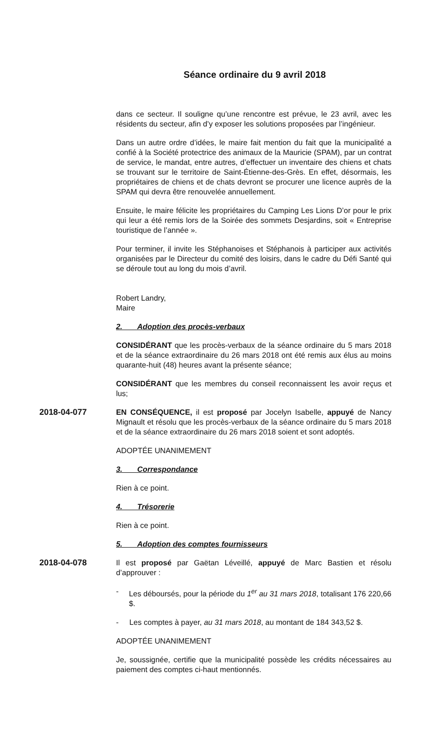Séance ordinaire du 9 avril 2018
dans ce secteur. Il souligne qu’une rencontre est prévue, le 23 avril, avec les résidents du secteur, afin d’y exposer les solutions proposées par l’ingénieur.
Dans un autre ordre d’idées, le maire fait mention du fait que la municipalité a confié à la Société protectrice des animaux de la Mauricie (SPAM), par un contrat de service, le mandat, entre autres, d’effectuer un inventaire des chiens et chats se trouvant sur le territoire de Saint-Étienne-des-Grès. En effet, désormais, les propriétaires de chiens et de chats devront se procurer une licence auprès de la SPAM qui devra être renouvelée annuellement.
Ensuite, le maire félicite les propriétaires du Camping Les Lions D’or pour le prix qui leur a été remis lors de la Soirée des sommets Desjardins, soit « Entreprise touristique de l’année ».
Pour terminer, il invite les Stéphanoises et Stéphanois à participer aux activités organisées par le Directeur du comité des loisirs, dans le cadre du Défi Santé qui se déroule tout au long du mois d’avril.
Robert Landry,
Maire
2. Adoption des procès-verbaux
CONSIDÉRANT que les procès-verbaux de la séance ordinaire du 5 mars 2018 et de la séance extraordinaire du 26 mars 2018 ont été remis aux élus au moins quarante-huit (48) heures avant la présente séance;
CONSIDÉRANT que les membres du conseil reconnaissent les avoir reçus et lus;
2018-04-077 EN CONSÉQUENCE, il est proposé par Jocelyn Isabelle, appuyé de Nancy Mignault et résolu que les procès-verbaux de la séance ordinaire du 5 mars 2018 et de la séance extraordinaire du 26 mars 2018 soient et sont adoptés.
ADOPTÉE UNANIMEMENT
3. Correspondance
Rien à ce point.
4. Trésorerie
Rien à ce point.
5. Adoption des comptes fournisseurs
2018-04-078 Il est proposé par Gaëtan Léveillé, appuyé de Marc Bastien et résolu d’approuver :
- Les déboursés, pour la période du 1<sup>er</sup> au 31 mars 2018, totalisant 176 220,66 $.
- Les comptes à payer, au 31 mars 2018, au montant de 184 343,52 $.
ADOPTÉE UNANIMEMENT
Je, soussignée, certifie que la municipalité possède les crédits nécessaires au paiement des comptes ci-haut mentionnés.